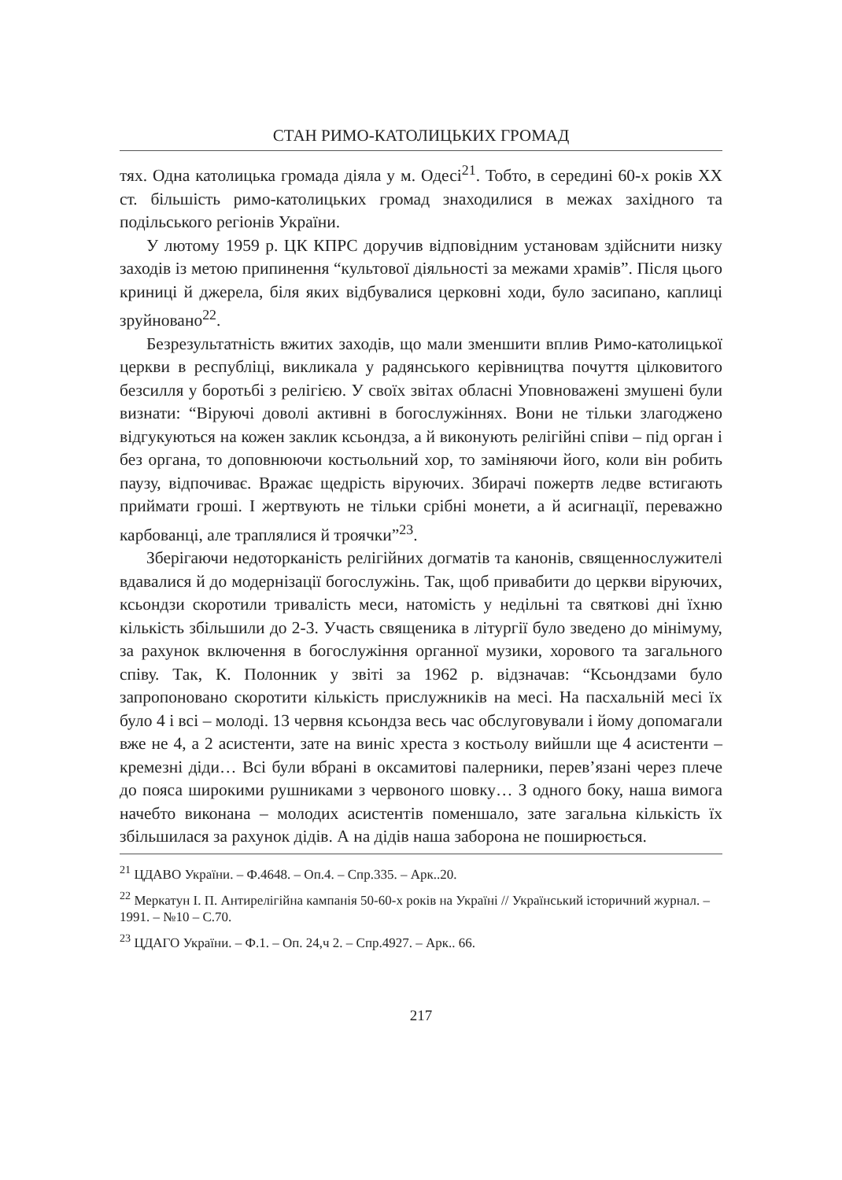СТАН РИМО-КАТОЛИЦЬКИХ ГРОМАД
тях. Одна католицька громада діяла у м. Одесі<sup>21</sup>. Тобто, в середині 60-х років XX ст. більшість римо-католицьких громад знаходилися в межах західного та подільського регіонів України.
У лютому 1959 р. ЦК КПРС доручив відповідним установам здійснити низку заходів із метою припинення “культової діяльності за межами храмів”. Після цього криниці й джерела, біля яких відбувалися церковні ходи, було засипано, каплиці зруйновано<sup>22</sup>.
Безрезультатність вжитих заходів, що мали зменшити вплив Римо-католицької церкви в республіці, викликала у радянського керівництва почуття цілковитого безсилля у боротьбі з релігією. У своїх звітах обласні Уповноважені змушені були визнати: “Віруючі доволі активні в богослужіннях. Вони не тільки злагоджено відгукуються на кожен заклик ксьондза, а й виконують релігійні співи – під орган і без органа, то доповнюючи костьольний хор, то заміняючи його, коли він робить паузу, відпочиває. Вражає щедрість віруючих. Збирачі пожертв ледве встигають приймати гроші. І жертвують не тільки срібні монети, а й асигнації, переважно карбованці, але траплялися й троячки”<sup>23</sup>.
Зберігаючи недоторканість релігійних догматів та канонів, священнослужителі вдавалися й до модернізації богослужінь. Так, щоб привабити до церкви віруючих, ксьондзи скоротили тривалість меси, натомість у недільні та святкові дні їхню кількість збільшили до 2-3. Участь священика в літургії було зведено до мінімуму, за рахунок включення в богослужіння органної музики, хорового та загального співу. Так, К. Полонник у звіті за 1962 р. відзначав: “Ксьондзами було запропоновано скоротити кількість прислужників на месі. На пасхальній месі їх було 4 і всі – молоді. 13 червня ксьондза весь час обслуговували і йому допомагали вже не 4, а 2 асистенти, зате на виніс хреста з костьолу вийшли ще 4 асистенти – кремезні діди… Всі були вбрані в оксамитові палерники, перев’язані через плече до пояса широкими рушниками з червоного шовку… З одного боку, наша вимога начебто виконана – молодих асистентів поменшало, зате загальна кількість їх збільшилася за рахунок дідів. А на дідів наша заборона не поширюється.
<sup>21</sup> ЦДАВО України. – Ф.4648. – Оп.4. – Спр.335. – Арк..20.
<sup>22</sup> Меркатун І. П. Антирелігійна кампанія 50-60-х років на Україні // Український історичний журнал. – 1991. – №10 – С.70.
<sup>23</sup> ЦДАГО України. – Ф.1. – Оп. 24,ч 2. – Спр.4927. – Арк.. 66.
217